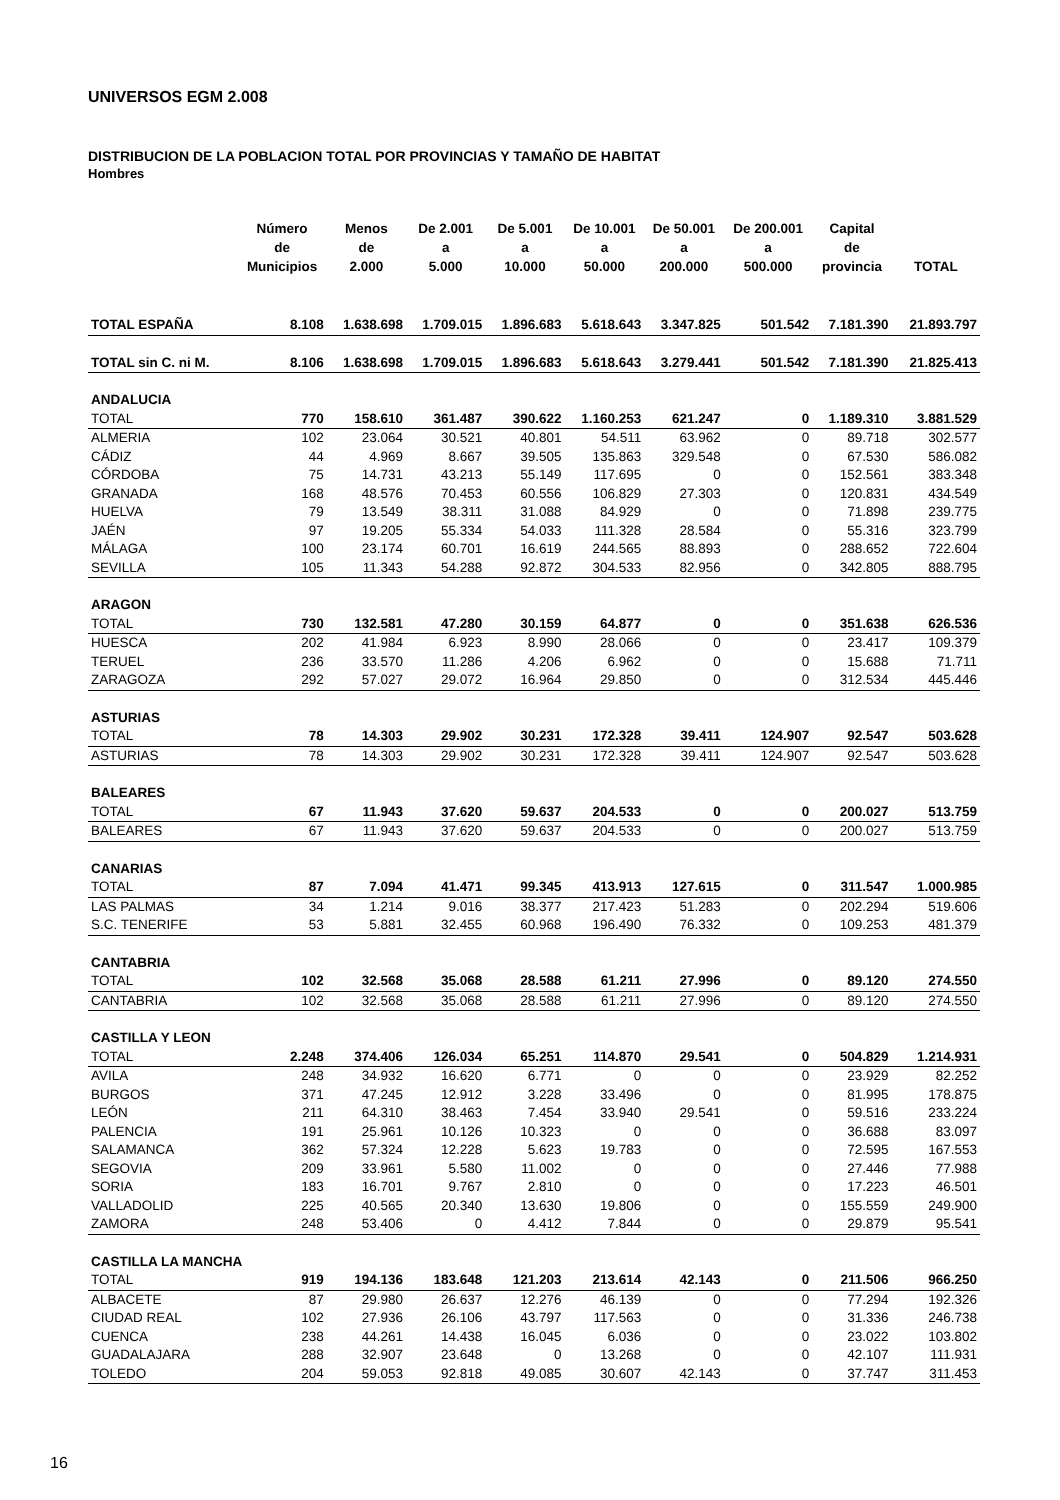UNIVERSOS EGM 2.008
DISTRIBUCION DE LA POBLACION TOTAL POR PROVINCIAS Y TAMAÑO DE HABITAT
Hombres
| | Número de Municipios | Menos de 2.000 | De 2.001 a 5.000 | De 5.001 a 10.000 | De 10.001 a 50.000 | De 50.001 a 200.000 | De 200.001 a 500.000 | Capital de provincia | TOTAL |
| --- | --- | --- | --- | --- | --- | --- | --- | --- | --- |
| TOTAL ESPAÑA | 8.108 | 1.638.698 | 1.709.015 | 1.896.683 | 5.618.643 | 3.347.825 | 501.542 | 7.181.390 | 21.893.797 |
| TOTAL sin C. ni M. | 8.106 | 1.638.698 | 1.709.015 | 1.896.683 | 5.618.643 | 3.279.441 | 501.542 | 7.181.390 | 21.825.413 |
| ANDALUCIA | | | | | | | | | |
| TOTAL | 770 | 158.610 | 361.487 | 390.622 | 1.160.253 | 621.247 | 0 | 1.189.310 | 3.881.529 |
| ALMERIA | 102 | 23.064 | 30.521 | 40.801 | 54.511 | 63.962 | 0 | 89.718 | 302.577 |
| CÁDIZ | 44 | 4.969 | 8.667 | 39.505 | 135.863 | 329.548 | 0 | 67.530 | 586.082 |
| CÓRDOBA | 75 | 14.731 | 43.213 | 55.149 | 117.695 | 0 | 0 | 152.561 | 383.348 |
| GRANADA | 168 | 48.576 | 70.453 | 60.556 | 106.829 | 27.303 | 0 | 120.831 | 434.549 |
| HUELVA | 79 | 13.549 | 38.311 | 31.088 | 84.929 | 0 | 0 | 71.898 | 239.775 |
| JAÉN | 97 | 19.205 | 55.334 | 54.033 | 111.328 | 28.584 | 0 | 55.316 | 323.799 |
| MÁLAGA | 100 | 23.174 | 60.701 | 16.619 | 244.565 | 88.893 | 0 | 288.652 | 722.604 |
| SEVILLA | 105 | 11.343 | 54.288 | 92.872 | 304.533 | 82.956 | 0 | 342.805 | 888.795 |
| ARAGON | | | | | | | | | |
| TOTAL | 730 | 132.581 | 47.280 | 30.159 | 64.877 | 0 | 0 | 351.638 | 626.536 |
| HUESCA | 202 | 41.984 | 6.923 | 8.990 | 28.066 | 0 | 0 | 23.417 | 109.379 |
| TERUEL | 236 | 33.570 | 11.286 | 4.206 | 6.962 | 0 | 0 | 15.688 | 71.711 |
| ZARAGOZA | 292 | 57.027 | 29.072 | 16.964 | 29.850 | 0 | 0 | 312.534 | 445.446 |
| ASTURIAS | | | | | | | | | |
| TOTAL | 78 | 14.303 | 29.902 | 30.231 | 172.328 | 39.411 | 124.907 | 92.547 | 503.628 |
| ASTURIAS | 78 | 14.303 | 29.902 | 30.231 | 172.328 | 39.411 | 124.907 | 92.547 | 503.628 |
| BALEARES | | | | | | | | | |
| TOTAL | 67 | 11.943 | 37.620 | 59.637 | 204.533 | 0 | 0 | 200.027 | 513.759 |
| BALEARES | 67 | 11.943 | 37.620 | 59.637 | 204.533 | 0 | 0 | 200.027 | 513.759 |
| CANARIAS | | | | | | | | | |
| TOTAL | 87 | 7.094 | 41.471 | 99.345 | 413.913 | 127.615 | 0 | 311.547 | 1.000.985 |
| LAS PALMAS | 34 | 1.214 | 9.016 | 38.377 | 217.423 | 51.283 | 0 | 202.294 | 519.606 |
| S.C. TENERIFE | 53 | 5.881 | 32.455 | 60.968 | 196.490 | 76.332 | 0 | 109.253 | 481.379 |
| CANTABRIA | | | | | | | | | |
| TOTAL | 102 | 32.568 | 35.068 | 28.588 | 61.211 | 27.996 | 0 | 89.120 | 274.550 |
| CANTABRIA | 102 | 32.568 | 35.068 | 28.588 | 61.211 | 27.996 | 0 | 89.120 | 274.550 |
| CASTILLA Y LEON | | | | | | | | | |
| TOTAL | 2.248 | 374.406 | 126.034 | 65.251 | 114.870 | 29.541 | 0 | 504.829 | 1.214.931 |
| AVILA | 248 | 34.932 | 16.620 | 6.771 | 0 | 0 | 0 | 23.929 | 82.252 |
| BURGOS | 371 | 47.245 | 12.912 | 3.228 | 33.496 | 0 | 0 | 81.995 | 178.875 |
| LEÓN | 211 | 64.310 | 38.463 | 7.454 | 33.940 | 29.541 | 0 | 59.516 | 233.224 |
| PALENCIA | 191 | 25.961 | 10.126 | 10.323 | 0 | 0 | 0 | 36.688 | 83.097 |
| SALAMANCA | 362 | 57.324 | 12.228 | 5.623 | 19.783 | 0 | 0 | 72.595 | 167.553 |
| SEGOVIA | 209 | 33.961 | 5.580 | 11.002 | 0 | 0 | 0 | 27.446 | 77.988 |
| SORIA | 183 | 16.701 | 9.767 | 2.810 | 0 | 0 | 0 | 17.223 | 46.501 |
| VALLADOLID | 225 | 40.565 | 20.340 | 13.630 | 19.806 | 0 | 0 | 155.559 | 249.900 |
| ZAMORA | 248 | 53.406 | 0 | 4.412 | 7.844 | 0 | 0 | 29.879 | 95.541 |
| CASTILLA LA MANCHA | | | | | | | | | |
| TOTAL | 919 | 194.136 | 183.648 | 121.203 | 213.614 | 42.143 | 0 | 211.506 | 966.250 |
| ALBACETE | 87 | 29.980 | 26.637 | 12.276 | 46.139 | 0 | 0 | 77.294 | 192.326 |
| CIUDAD REAL | 102 | 27.936 | 26.106 | 43.797 | 117.563 | 0 | 0 | 31.336 | 246.738 |
| CUENCA | 238 | 44.261 | 14.438 | 16.045 | 6.036 | 0 | 0 | 23.022 | 103.802 |
| GUADALAJARA | 288 | 32.907 | 23.648 | 0 | 13.268 | 0 | 0 | 42.107 | 111.931 |
| TOLEDO | 204 | 59.053 | 92.818 | 49.085 | 30.607 | 42.143 | 0 | 37.747 | 311.453 |
16